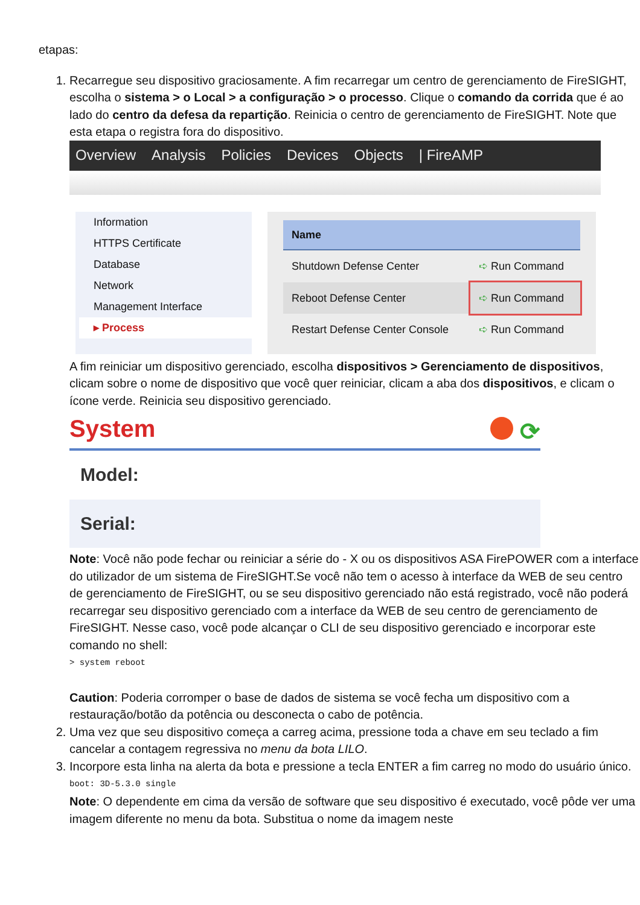etapas:
1. Recarregue seu dispositivo graciosamente. A fim recarregar um centro de gerenciamento de FireSIGHT, escolha o sistema > o Local > a configuração > o processo. Clique o comando da corrida que é ao lado do centro da defesa da repartição. Reinicia o centro de gerenciamento de FireSIGHT. Note que esta etapa o registra fora do dispositivo.
Overview Analysis Policies Devices Objects | FireAMP
Information
HTTPS Certificate
Database
Network
Management Interface
▸ Process
| Name | |
| --- | --- |
| Shutdown Defense Center | ➪ Run Command |
| Reboot Defense Center | ➪ Run Command |
| Restart Defense Center Console | ➪ Run Command |
A fim reiniciar um dispositivo gerenciado, escolha dispositivos > Gerenciamento de dispositivos, clicam sobre o nome de dispositivo que você quer reiniciar, clicam a aba dos dispositivos, e clicam o ícone verde. Reinicia seu dispositivo gerenciado.
System ⟳
Model:
Serial:
Note: Você não pode fechar ou reiniciar a série do - X ou os dispositivos ASA FirePOWER com a interface do utilizador de um sistema de FireSIGHT.Se você não tem o acesso à interface da WEB de seu centro de gerenciamento de FireSIGHT, ou se seu dispositivo gerenciado não está registrado, você não poderá recarregar seu dispositivo gerenciado com a interface da WEB de seu centro de gerenciamento de FireSIGHT. Nesse caso, você pode alcançar o CLI de seu dispositivo gerenciado e incorporar este comando no shell:
> system reboot
Caution: Poderia corromper o base de dados de sistema se você fecha um dispositivo com a restauração/botão da potência ou desconecta o cabo de potência.
2. Uma vez que seu dispositivo começa a carreg acima, pressione toda a chave em seu teclado a fim cancelar a contagem regressiva no menu da bota LILO.
3. Incorpore esta linha na alerta da bota e pressione a tecla ENTER a fim carreg no modo do usuário único.
boot: 3D-5.3.0 single
Note: O dependente em cima da versão de software que seu dispositivo é executado, você pôde ver uma imagem diferente no menu da bota. Substitua o nome da imagem neste